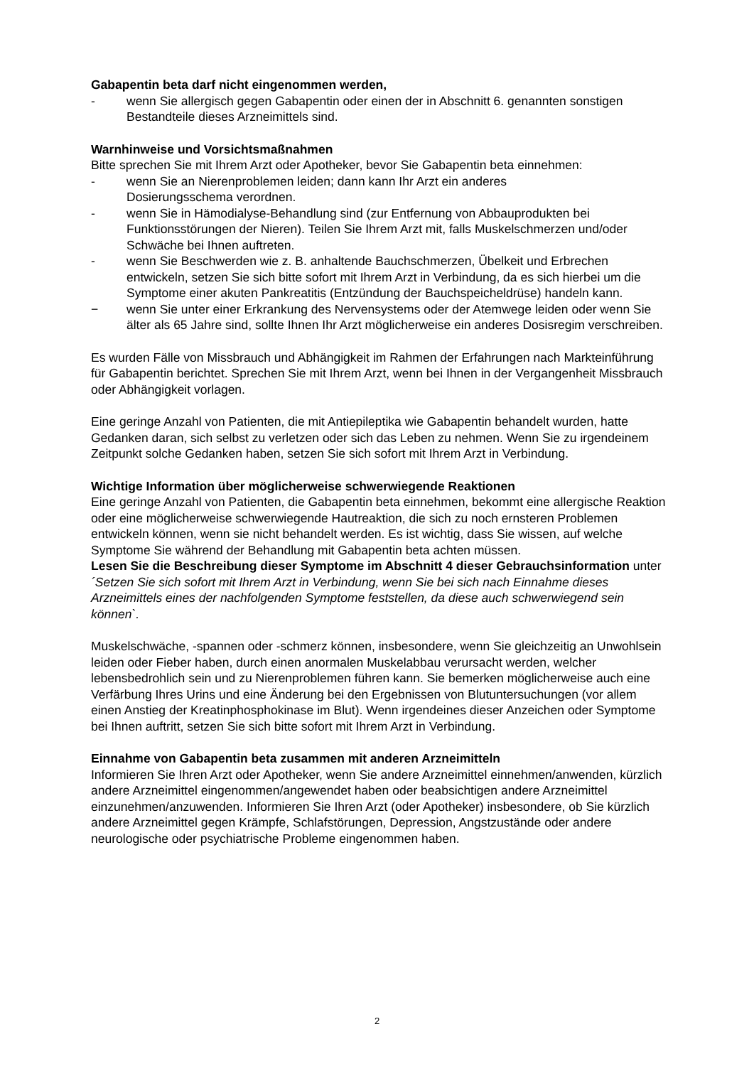Gabapentin beta darf nicht eingenommen werden,
- wenn Sie allergisch gegen Gabapentin oder einen der in Abschnitt 6. genannten sonstigen Bestandteile dieses Arzneimittels sind.
Warnhinweise und Vorsichtsmaßnahmen
Bitte sprechen Sie mit Ihrem Arzt oder Apotheker, bevor Sie Gabapentin beta einnehmen:
- wenn Sie an Nierenproblemen leiden; dann kann Ihr Arzt ein anderes
Dosierungsschema verordnen.
- wenn Sie in Hämodialyse-Behandlung sind (zur Entfernung von Abbauprodukten bei Funktionsstörungen der Nieren). Teilen Sie Ihrem Arzt mit, falls Muskelschmerzen und/oder Schwäche bei Ihnen auftreten.
- wenn Sie Beschwerden wie z. B. anhaltende Bauchschmerzen, Übelkeit und Erbrechen entwickeln, setzen Sie sich bitte sofort mit Ihrem Arzt in Verbindung, da es sich hierbei um die Symptome einer akuten Pankreatitis (Entzündung der Bauchspeicheldrüse) handeln kann.
− wenn Sie unter einer Erkrankung des Nervensystems oder der Atemwege leiden oder wenn Sie älter als 65 Jahre sind, sollte Ihnen Ihr Arzt möglicherweise ein anderes Dosisregim verschreiben.
Es wurden Fälle von Missbrauch und Abhängigkeit im Rahmen der Erfahrungen nach Markteinführung für Gabapentin berichtet. Sprechen Sie mit Ihrem Arzt, wenn bei Ihnen in der Vergangenheit Missbrauch oder Abhängigkeit vorlagen.
Eine geringe Anzahl von Patienten, die mit Antiepileptika wie Gabapentin behandelt wurden, hatte Gedanken daran, sich selbst zu verletzen oder sich das Leben zu nehmen. Wenn Sie zu irgendeinem Zeitpunkt solche Gedanken haben, setzen Sie sich sofort mit Ihrem Arzt in Verbindung.
Wichtige Information über möglicherweise schwerwiegende Reaktionen
Eine geringe Anzahl von Patienten, die Gabapentin beta einnehmen, bekommt eine allergische Reaktion oder eine möglicherweise schwerwiegende Hautreaktion, die sich zu noch ernsteren Problemen entwickeln können, wenn sie nicht behandelt werden. Es ist wichtig, dass Sie wissen, auf welche Symptome Sie während der Behandlung mit Gabapentin beta achten müssen.
Lesen Sie die Beschreibung dieser Symptome im Abschnitt 4 dieser Gebrauchsinformation unter ´Setzen Sie sich sofort mit Ihrem Arzt in Verbindung, wenn Sie bei sich nach Einnahme dieses Arzneimittels eines der nachfolgenden Symptome feststellen, da diese auch schwerwiegend sein können`.
Muskelschwäche, -spannen oder -schmerz können, insbesondere, wenn Sie gleichzeitig an Unwohlsein leiden oder Fieber haben, durch einen anormalen Muskelabbau verursacht werden, welcher lebensbedrohlich sein und zu Nierenproblemen führen kann. Sie bemerken möglicherweise auch eine Verfärbung Ihres Urins und eine Änderung bei den Ergebnissen von Blutuntersuchungen (vor allem einen Anstieg der Kreatinphosphokinase im Blut). Wenn irgendeines dieser Anzeichen oder Symptome bei Ihnen auftritt, setzen Sie sich bitte sofort mit Ihrem Arzt in Verbindung.
Einnahme von Gabapentin beta zusammen mit anderen Arzneimitteln
Informieren Sie Ihren Arzt oder Apotheker, wenn Sie andere Arzneimittel einnehmen/anwenden, kürzlich andere Arzneimittel eingenommen/angewendet haben oder beabsichtigen andere Arzneimittel einzunehmen/anzuwenden. Informieren Sie Ihren Arzt (oder Apotheker) insbesondere, ob Sie kürzlich andere Arzneimittel gegen Krämpfe, Schlafstörungen, Depression, Angstzustände oder andere neurologische oder psychiatrische Probleme eingenommen haben.
2